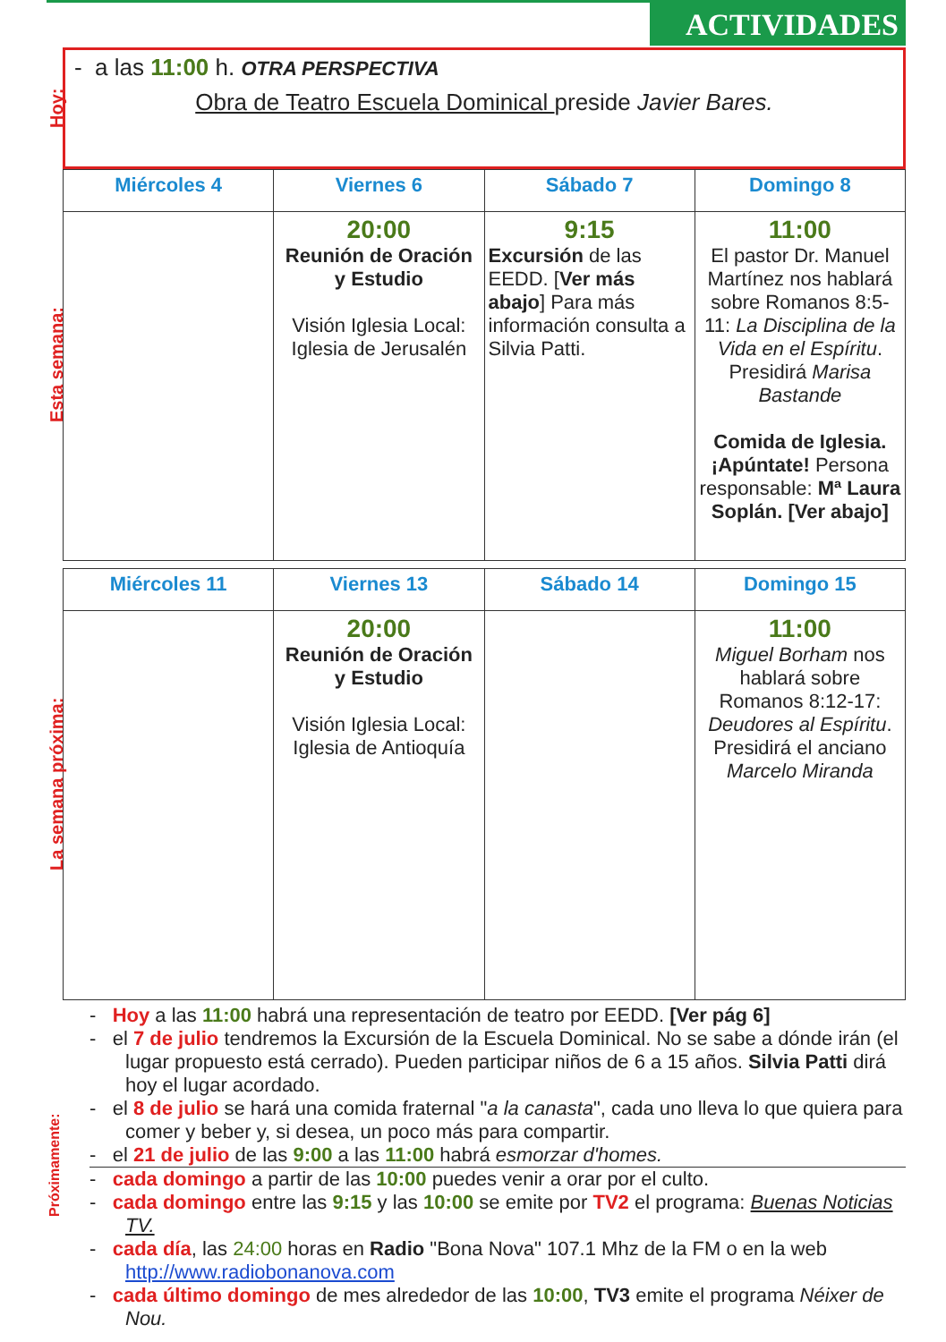ACTIVIDADES
Hoy:
- a las 11:00 h. OTRA PERSPECTIVA
Obra de Teatro Escuela Dominical preside Javier Bares.
Esta semana:
| Miércoles 4 | Viernes 6 | Sábado 7 | Domingo 8 |
| --- | --- | --- | --- |
| | 20:00 Reunión de Oración y Estudio Visión Iglesia Local: Iglesia de Jerusalén | 9:15 Excursión de las EEDD. [ Ver más abajo ] Para más información consulta a Silvia Patti. | 11:00 El pastor Dr. Manuel Martínez nos hablará sobre Romanos 8:5-11: La Disciplina de la Vida en el Espíritu . Presidirá Marisa Bastande Comida de Iglesia. ¡Apúntate! Persona responsable: Mª Laura Soplán. [Ver abajo] |
La semana próxima:
| Miércoles 11 | Viernes 13 | Sábado 14 | Domingo 15 |
| --- | --- | --- | --- |
| | 20:00 Reunión de Oración y Estudio Visión Iglesia Local: Iglesia de Antioquía | | 11:00 Miguel Borham nos hablará sobre Romanos 8:12-17: Deudores al Espíritu . Presidirá el anciano Marcelo Miranda |
Próximamente:
- Hoy a las 11:00 habrá una representación de teatro por EEDD. [Ver pág 6]
- el 7 de julio tendremos la Excursión de la Escuela Dominical. No se sabe a dónde irán (el lugar propuesto está cerrado). Pueden participar niños de 6 a 15 años. Silvia Patti dirá hoy el lugar acordado.
- el 8 de julio se hará una comida fraternal "a la canasta", cada uno lleva lo que quiera para comer y beber y, si desea, un poco más para compartir.
- el 21 de julio de las 9:00 a las 11:00 habrá esmorzar d'homes.
- cada domingo a partir de las 10:00 puedes venir a orar por el culto.
- cada domingo entre las 9:15 y las 10:00 se emite por TV2 el programa: Buenas Noticias TV.
- cada día, las 24:00 horas en Radio "Bona Nova" 107.1 Mhz de la FM o en la web http://www.radiobonanova.com
- cada último domingo de mes alrededor de las 10:00, TV3 emite el programa Néixer de Nou.